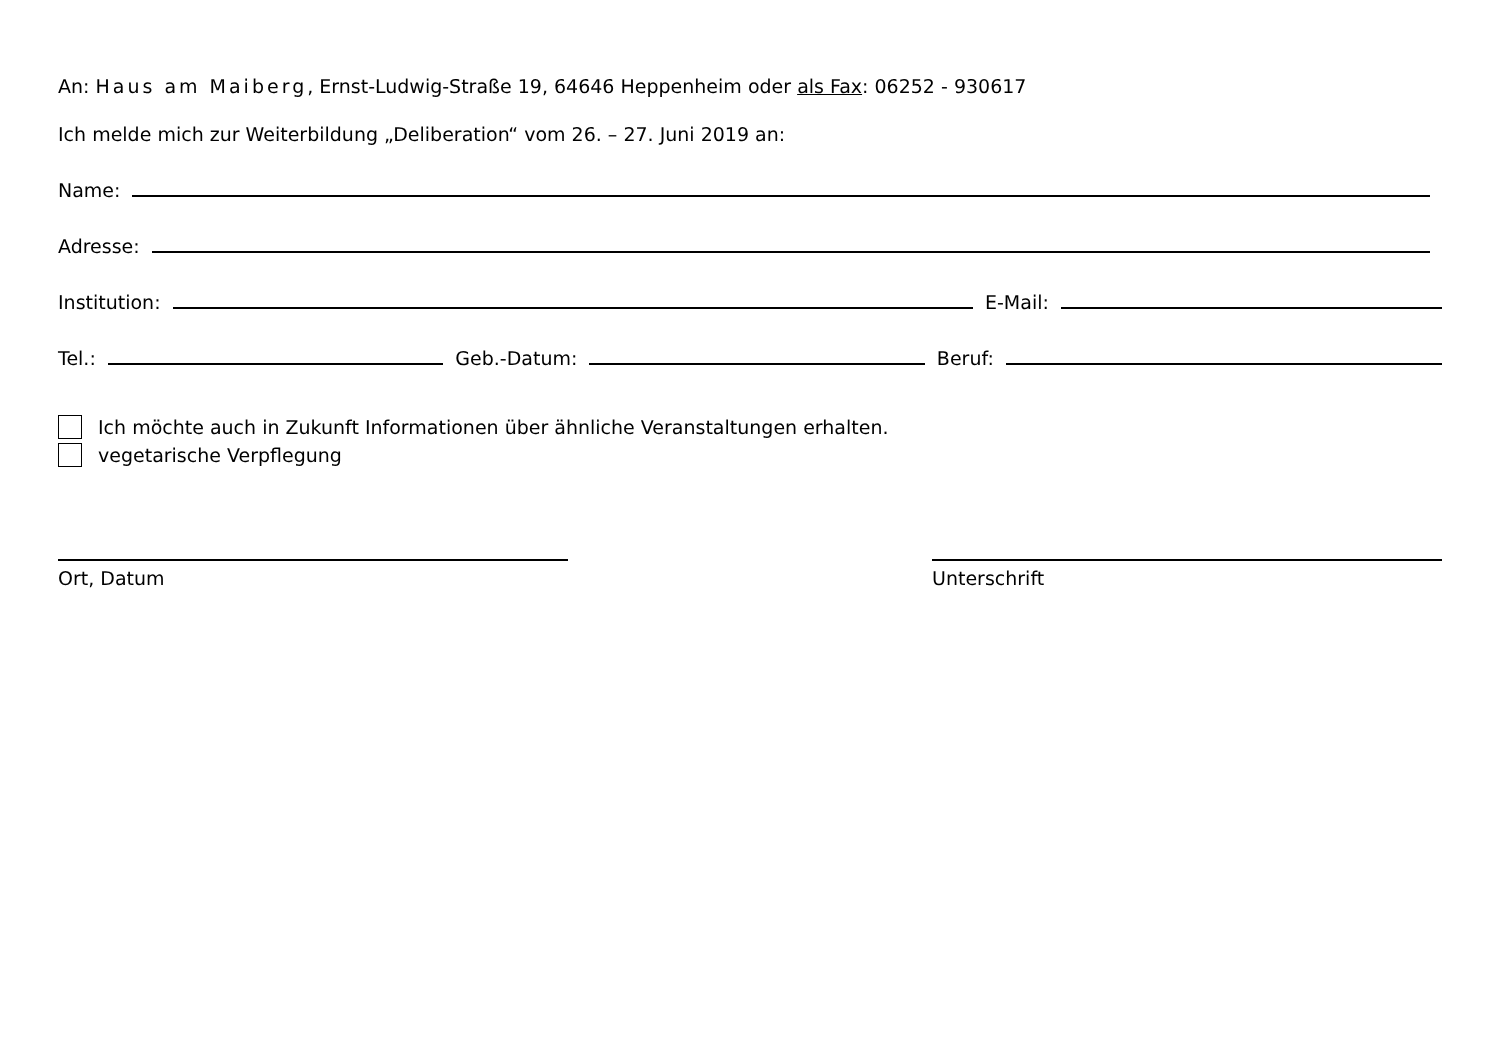An: Haus am Maiberg, Ernst-Ludwig-Straße 19, 64646 Heppenheim oder als Fax: 06252 - 930617
Ich melde mich zur Weiterbildung „Deliberation“ vom 26. – 27. Juni 2019 an:
Name:
Adresse:
Institution: E-Mail:
Tel.: Geb.-Datum: Beruf:
Ich möchte auch in Zukunft Informationen über ähnliche Veranstaltungen erhalten.
vegetarische Verpflegung
Ort, Datum Unterschrift